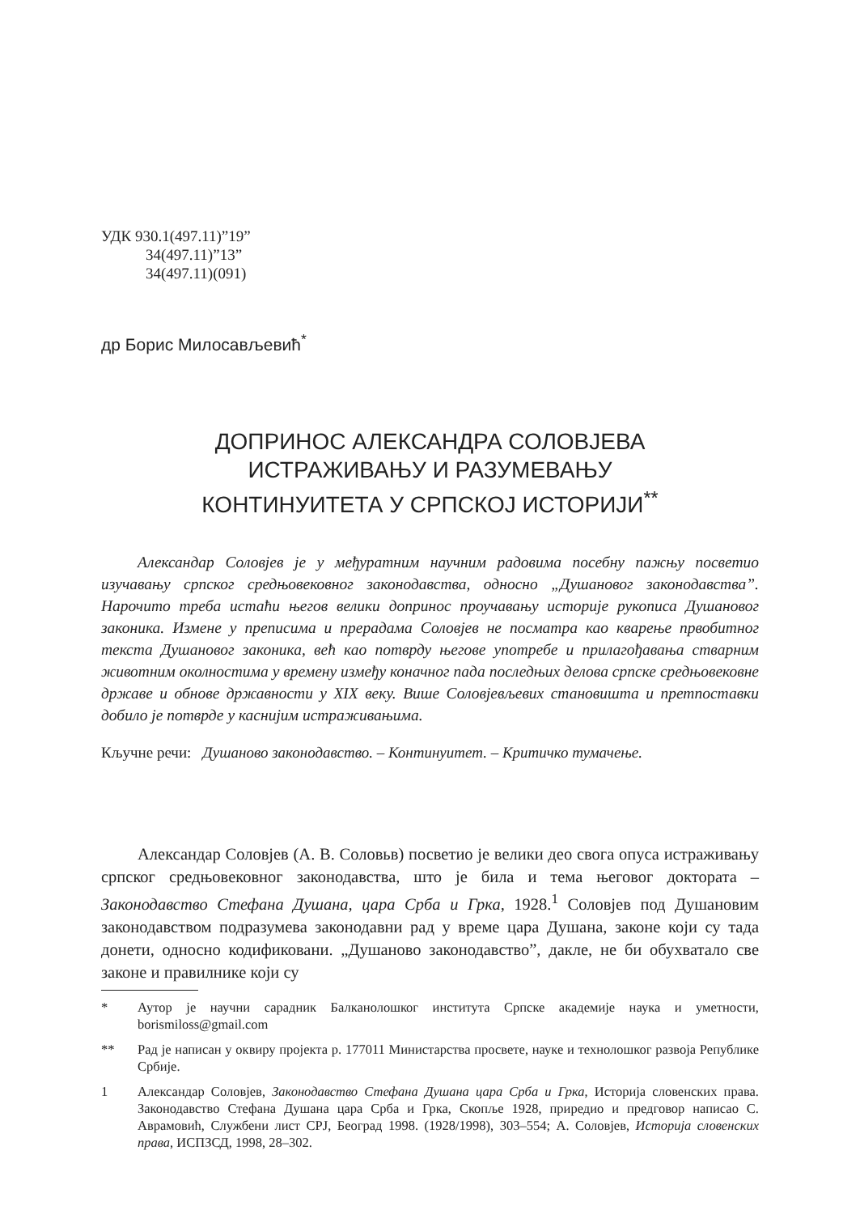УДК 930.1(497.11)”19”
34(497.11)”13”
34(497.11)(091)
др Борис Милосављевић<sup>*</sup>
ДОПРИНОС АЛЕКСАНДРА СОЛОВЈЕВА
ИСТРАЖИВАЊУ И РАЗУМЕВАЊУ
КОНТИНУИТЕТА У СРПСКОЈ ИСТОРИЈИ<sup>**</sup>
Александар Соловјев је у међуратним научним радовима посебну пажњу посветио изучавању српског средњовековног законодавства, односно „Душановог законодавства”. Нарочито треба истаћи његов велики допринос проучавању историје рукописа Душановог законика. Измене у преписима и прерадама Соловјев не посматра као кварење првобитног текста Душановог законика, већ као потврду његове употребе и прилагођавања стварним животним околностима у времену између коначног пада последњих делова српске средњовековне државе и обнове државности у XIX веку. Више Соловјевљевих становишта и претпоставки добило је потврде у каснијим истраживањима.
Кључне речи: Душаново законодавство. – Континуитет. – Критичко тумачење.
Александар Соловјев (А. В. Соловьв) посветио је велики део свога опуса истраживању српског средњовековног законодавства, што је била и тема његовог доктората – Законодавство Стефана Душана, цара Срба и Грка, 1928.<sup>1</sup> Соловјев под Душановим законодавством подразумева законодавни рад у време цара Душана, законе који су тада донети, односно кодификовани. „Душаново законодавство”, дакле, не би обухватало све законе и правилнике који су
* Аутор је научни сарадник Балканолошког института Српске академије наука и уметности, borismiloss@gmail.com
** Рад је написан у оквиру пројекта р. 177011 Министарства просвете, науке и технолошког развоја Републике Србије.
1 Александар Соловјев, Законодавство Стефана Душана цара Срба и Грка, Историја словенских права. Законодавство Стефана Душана цара Срба и Грка, Скопље 1928, приредио и предговор написао С. Аврамовић, Службени лист СРЈ, Београд 1998. (1928/1998), 303–554; А. Соловјев, Историја словенских права, ИСПЗСД, 1998, 28–302.